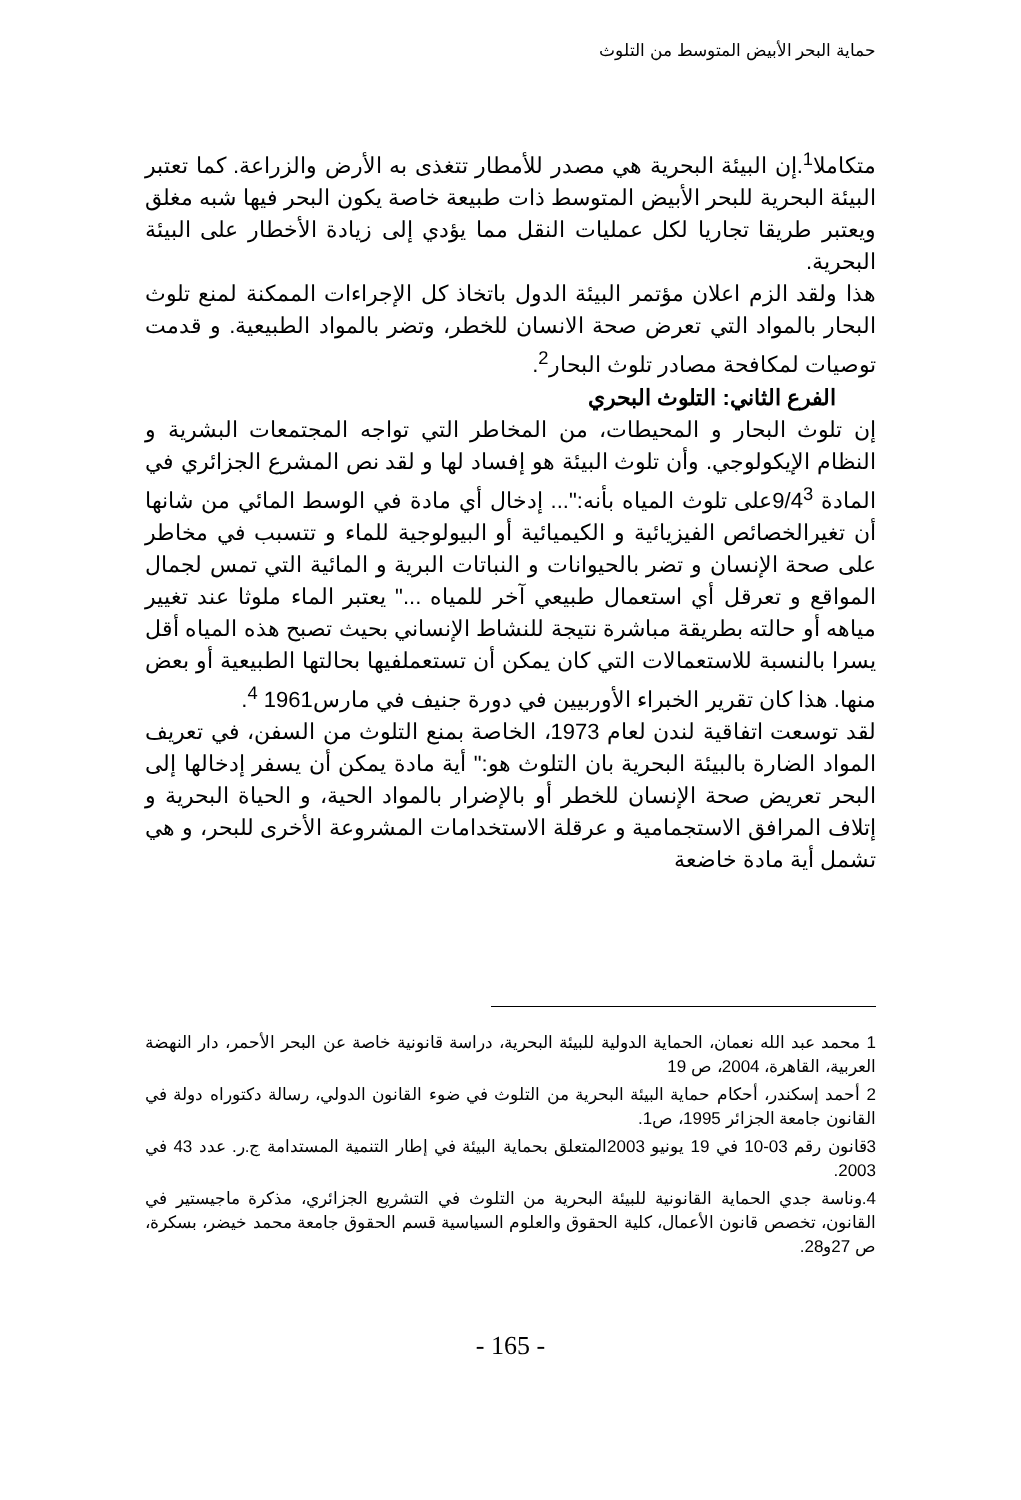حماية البحر الأبيض المتوسط من التلوث
متكاملا<sup>1</sup>.إن البيئة البحرية هي مصدر للأمطار تتغذى به الأرض والزراعة. كما تعتبر البيئة البحرية للبحر الأبيض المتوسط ذات طبيعة خاصة يكون البحر فيها شبه مغلق ويعتبر طريقا تجاريا لكل عمليات النقل مما يؤدي إلى زيادة الأخطار على البيئة البحرية.
هذا ولقد الزم اعلان مؤتمر البيئة الدول باتخاذ كل الإجراءات الممكنة لمنع تلوث البحار بالمواد التي تعرض صحة الانسان للخطر، وتضر بالمواد الطبيعية. و قدمت توصيات لمكافحة مصادر تلوث البحار<sup>2</sup>.
الفرع الثاني: التلوث البحري
إن تلوث البحار و المحيطات، من المخاطر التي تواجه المجتمعات البشرية و النظام الإيكولوجي. وأن تلوث البيئة هو إفساد لها و لقد نص المشرع الجزائري في المادة 9/4<sup>3</sup>على تلوث المياه بأنه:"... إدخال أي مادة في الوسط المائي من شانها أن تغيرالخصائص الفيزيائية و الكيميائية أو البيولوجية للماء و تتسبب في مخاطر على صحة الإنسان و تضر بالحيوانات و النباتات البرية و المائية التي تمس لجمال المواقع و تعرقل أي استعمال طبيعي آخر للمياه ..." يعتبر الماء ملوثا عند تغيير مياهه أو حالته بطريقة مباشرة نتيجة للنشاط الإنساني بحيث تصبح هذه المياه أقل يسرا بالنسبة للاستعمالات التي كان يمكن أن تستعملفيها بحالتها الطبيعية أو بعض منها. هذا كان تقرير الخبراء الأوربيين في دورة جنيف في مارس1961 <sup>4</sup>.
لقد توسعت اتفاقية لندن لعام 1973، الخاصة بمنع التلوث من السفن، في تعريف المواد الضارة بالبيئة البحرية بان التلوث هو:" أية مادة يمكن أن يسفر إدخالها إلى البحر تعريض صحة الإنسان للخطر أو بالإضرار بالمواد الحية، و الحياة البحرية و إتلاف المرافق الاستجمامية و عرقلة الاستخدامات المشروعة الأخرى للبحر، و هي تشمل أية مادة خاضعة
1 محمد عبد الله نعمان، الحماية الدولية للبيئة البحرية، دراسة قانونية خاصة عن البحر الأحمر، دار النهضة العربية، القاهرة، 2004، ص 19
2 أحمد إسكندر، أحكام حماية البيئة البحرية من التلوث في ضوء القانون الدولي، رسالة دكتوراه دولة في القانون جامعة الجزائر 1995، ص1.
3قانون رقم 03-10 في 19 يونيو 2003المتعلق بحماية البيئة في إطار التنمية المستدامة ج.ر. عدد 43 في 2003.
4.وناسة جدي الحماية القانونية للبيئة البحرية من التلوث في التشريع الجزائري، مذكرة ماجيستير في القانون، تخصص قانون الأعمال، كلية الحقوق والعلوم السياسية قسم الحقوق جامعة محمد خيضر، بسكرة، ص 27و28.
- 165 -